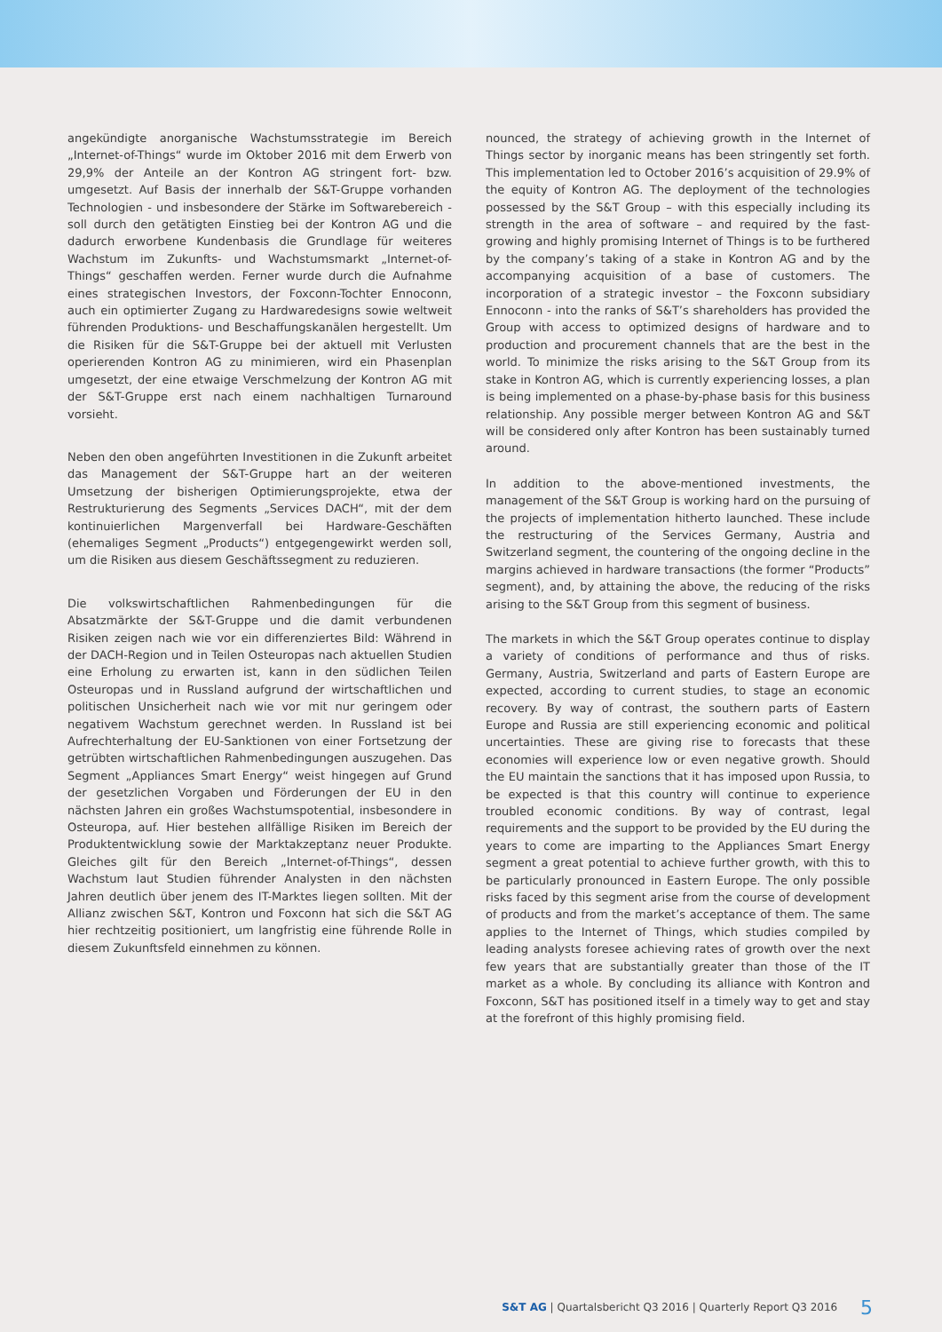angekündigte anorganische Wachstumsstrategie im Bereich „Inter­net-of-Things“ wurde im Oktober 2016 mit dem Erwerb von 29,9% der Anteile an der Kontron AG stringent fort- bzw. umgesetzt. Auf Basis der innerhalb der S&T-Gruppe vorhanden Technologien - und insbesondere der Stärke im Softwarebereich - soll durch den getätigten Einstieg bei der Kontron AG und die dadurch erworbene Kundenbasis die Grundlage für weiteres Wachstum im Zukunfts- und Wachstumsmarkt „Internet-of-Things“ geschaffen werden. Ferner wurde durch die Aufnahme eines strategischen Investors, der Foxconn-Tochter Ennoconn, auch ein optimierter Zugang zu Hardwaredesigns sowie weltweit führenden Produktions- und Beschaffungskanälen hergestellt. Um die Risiken für die S&T-Gruppe bei der aktuell mit Verlusten operierenden Kontron AG zu minimieren, wird ein Phasenplan umgesetzt, der eine etwaige Verschmelzung der Kontron AG mit der S&T-Gruppe erst nach einem nachhaltigen Turnaround vorsieht.
Neben den oben angeführten Investitionen in die Zukunft arbeitet das Management der S&T-Gruppe hart an der weiteren Umsetzung der bisherigen Optimierungsprojekte, etwa der Restrukturierung des Segments „Services DACH“, mit der dem kontinuierlichen Margenverfall bei Hardware-Geschäften (ehemaliges Segment „Products“) entgegengewirkt werden soll, um die Risiken aus diesem Geschäftssegment zu reduzieren.
Die volkswirtschaftlichen Rahmenbedingungen für die Absatzmärkte der S&T-Gruppe und die damit verbundenen Risiken zeigen nach wie vor ein differenziertes Bild: Während in der DACH-Region und in Teilen Osteuropas nach aktuellen Studien eine Erholung zu erwarten ist, kann in den südlichen Teilen Osteuropas und in Russland aufgrund der wirtschaftlichen und politischen Unsicherheit nach wie vor mit nur geringem oder negativem Wachstum gerechnet werden. In Russland ist bei Aufrechterhaltung der EU-Sanktionen von einer Fortsetzung der getrübten wirtschaftlichen Rahmenbedingungen auszugehen. Das Segment „Appliances Smart Energy“ weist hingegen auf Grund der gesetzlichen Vorgaben und Förderungen der EU in den nächsten Jahren ein großes Wachstumspotential, insbesondere in Osteuropa, auf. Hier bestehen allfällige Risiken im Bereich der Produktentwicklung sowie der Marktakzeptanz neuer Produkte. Gleiches gilt für den Bereich „Internet-of-Things“, dessen Wachstum laut Studien führender Analysten in den nächsten Jahren deutlich über jenem des IT-Marktes liegen sollten. Mit der Allianz zwischen S&T, Kontron und Foxconn hat sich die S&T AG hier rechtzeitig positioniert, um langfristig eine führende Rolle in diesem Zukunftsfeld einnehmen zu können.
nounced, the strategy of achieving growth in the Internet of Things sector by inorganic means has been stringently set forth. This implementation led to October 2016’s acquisition of 29.9% of the equity of Kontron AG. The deployment of the technologies possessed by the S&T Group – with this especially including its strength in the area of software – and required by the fast-growing and highly promising Internet of Things is to be furthered by the company’s taking of a stake in Kontron AG and by the accompanying acquisition of a base of customers. The incorporation of a strategic investor – the Foxconn subsidiary Ennoconn - into the ranks of S&T’s shareholders has provided the Group with access to optimized designs of hardware and to production and procurement channels that are the best in the world. To minimize the risks arising to the S&T Group from its stake in Kontron AG, which is currently experiencing losses, a plan is being implemented on a phase-by-phase basis for this business relationship. Any possible merger between Kontron AG and S&T will be considered only after Kontron has been sustainably turned around.
In addition to the above-mentioned investments, the management of the S&T Group is working hard on the pursuing of the projects of implementation hitherto launched. These include the restructuring of the Services Germany, Austria and Switzerland segment, the countering of the ongoing decline in the margins achieved in hardware transactions (the former “Products” segment), and, by attaining the above, the reducing of the risks arising to the S&T Group from this segment of business.
The markets in which the S&T Group operates continue to display a variety of conditions of performance and thus of risks. Germany, Austria, Switzerland and parts of Eastern Europe are expected, according to current studies, to stage an economic recovery. By way of contrast, the southern parts of Eastern Europe and Russia are still experiencing economic and political uncertainties. These are giving rise to forecasts that these economies will experience low or even negative growth. Should the EU maintain the sanctions that it has imposed upon Russia, to be expected is that this country will continue to experience troubled economic conditions. By way of contrast, legal requirements and the support to be provided by the EU during the years to come are imparting to the Appliances Smart Energy segment a great potential to achieve further growth, with this to be particularly pronounced in Eastern Europe. The only possible risks faced by this segment arise from the course of development of products and from the market’s acceptance of them. The same applies to the Internet of Things, which studies compiled by leading analysts foresee achieving rates of growth over the next few years that are substantially greater than those of the IT market as a whole. By concluding its alliance with Kontron and Foxconn, S&T has positioned itself in a timely way to get and stay at the forefront of this highly promising field.
S&T AG | Quartalsbericht Q3 2016 | Quarterly Report Q3 2016 5